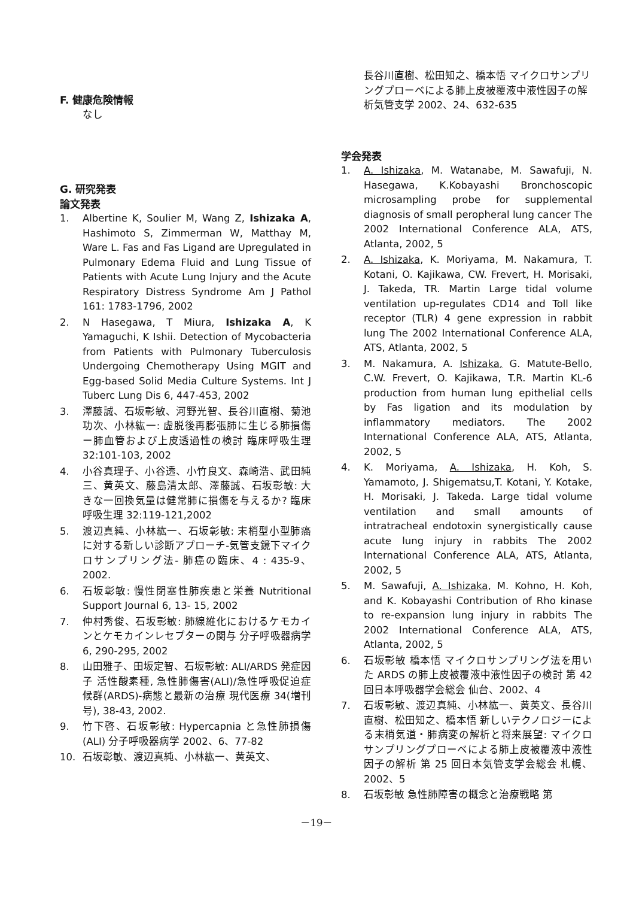F. 健康危険情報
なし
G. 研究発表
論文発表
1. Albertine K, Soulier M, Wang Z, Ishizaka A, Hashimoto S, Zimmerman W, Matthay M, Ware L. Fas and Fas Ligand are Upregulated in Pulmonary Edema Fluid and Lung Tissue of Patients with Acute Lung Injury and the Acute Respiratory Distress Syndrome Am J Pathol 161: 1783-1796, 2002
2. N Hasegawa, T Miura, Ishizaka A, K Yamaguchi, K Ishii. Detection of Mycobacteria from Patients with Pulmonary Tuberculosis Undergoing Chemotherapy Using MGIT and Egg-based Solid Media Culture Systems. Int J Tuberc Lung Dis 6, 447-453, 2002
3. 澤藤誠、石坂彰敏、河野光智、長谷川直樹、菊池功次、小林紘一: 虚脱後再膨張肺に生じる肺損傷ー肺血管および上皮透過性の検討 臨床呼吸生理 32:101-103, 2002
4. 小谷真理子、小谷透、小竹良文、森崎浩、武田純三、黄英文、藤島清太郎、澤藤誠、石坂彰敏: 大きな一回換気量は健常肺に損傷を与えるか? 臨床呼吸生理 32:119-121,2002
5. 渡辺真純、小林紘一、石坂彰敏: 末梢型小型肺癌に対する新しい診断アプローチ-気管支鏡下マイクロサンプリング法- 肺癌の臨床、4 : 435-9、2002.
6. 石坂彰敏: 慢性閉塞性肺疾患と栄養 Nutritional Support Journal 6, 13- 15, 2002
7. 仲村秀俊、石坂彰敏: 肺線維化におけるケモカインとケモカインレセプターの関与 分子呼吸器病学 6, 290-295, 2002
8. 山田雅子、田坂定智、石坂彰敏: ALI/ARDS 発症因子 活性酸素種, 急性肺傷害(ALI)/急性呼吸促迫症候群(ARDS)-病態と最新の治療 現代医療 34(増刊号), 38-43, 2002.
9. 竹下啓、石坂彰敏: Hypercapnia と急性肺損傷 (ALI) 分子呼吸器病学 2002、6、77-82
10. 石坂彰敏、渡辺真純、小林紘一、黄英文、
長谷川直樹、松田知之、橋本悟 マイクロサンプリングプローベによる肺上皮被覆液中液性因子の解析気管支学 2002、24、632-635
学会発表
1. A. Ishizaka, M. Watanabe, M. Sawafuji, N. Hasegawa, K.Kobayashi Bronchoscopic microsampling probe for supplemental diagnosis of small peropheral lung cancer The 2002 International Conference ALA, ATS, Atlanta, 2002, 5
2. A. Ishizaka, K. Moriyama, M. Nakamura, T. Kotani, O. Kajikawa, CW. Frevert, H. Morisaki, J. Takeda, TR. Martin Large tidal volume ventilation up-regulates CD14 and Toll like receptor (TLR) 4 gene expression in rabbit lung The 2002 International Conference ALA, ATS, Atlanta, 2002, 5
3. M. Nakamura, A. Ishizaka, G. Matute-Bello, C.W. Frevert, O. Kajikawa, T.R. Martin KL-6 production from human lung epithelial cells by Fas ligation and its modulation by inflammatory mediators. The 2002 International Conference ALA, ATS, Atlanta, 2002, 5
4. K. Moriyama, A. Ishizaka, H. Koh, S. Yamamoto, J. Shigematsu,T. Kotani, Y. Kotake, H. Morisaki, J. Takeda. Large tidal volume ventilation and small amounts of intratracheal endotoxin synergistically cause acute lung injury in rabbits The 2002 International Conference ALA, ATS, Atlanta, 2002, 5
5. M. Sawafuji, A. Ishizaka, M. Kohno, H. Koh, and K. Kobayashi Contribution of Rho kinase to re-expansion lung injury in rabbits The 2002 International Conference ALA, ATS, Atlanta, 2002, 5
6. 石坂彰敏 橋本悟 マイクロサンプリング法を用いた ARDS の肺上皮被覆液中液性因子の検討 第 42 回日本呼吸器学会総会 仙台、2002、4
7. 石坂彰敏、渡辺真純、小林紘一、黄英文、長谷川直樹、松田知之、橋本悟 新しいテクノロジーによる末梢気道・肺病変の解析と将来展望: マイクロサンプリングプローベによる肺上皮被覆液中液性因子の解析 第 25 回日本気管支学会総会 札幌、2002、5
8. 石坂彰敏 急性肺障害の概念と治療戦略 第
－19－